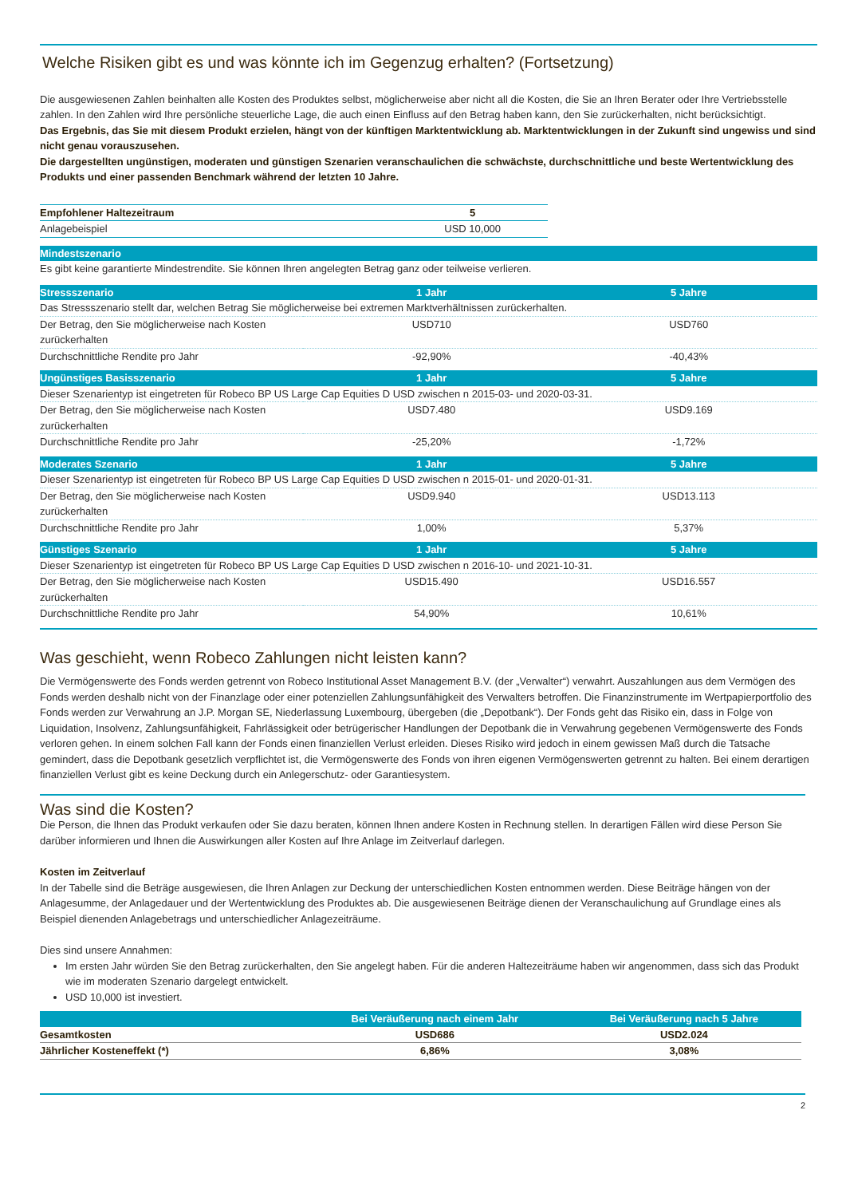Welche Risiken gibt es und was könnte ich im Gegenzug erhalten? (Fortsetzung)
Die ausgewiesenen Zahlen beinhalten alle Kosten des Produktes selbst, möglicherweise aber nicht all die Kosten, die Sie an Ihren Berater oder Ihre Vertriebsstelle zahlen. In den Zahlen wird Ihre persönliche steuerliche Lage, die auch einen Einfluss auf den Betrag haben kann, den Sie zurückerhalten, nicht berücksichtigt.
Das Ergebnis, das Sie mit diesem Produkt erzielen, hängt von der künftigen Marktentwicklung ab. Marktentwicklungen in der Zukunft sind ungewiss und sind nicht genau vorauszusehen.
Die dargestellten ungünstigen, moderaten und günstigen Szenarien veranschaulichen die schwächste, durchschnittliche und beste Wertentwicklung des Produkts und einer passenden Benchmark während der letzten 10 Jahre.
| Empfohlener Haltezeitraum | 5 |
| Anlagebeispiel | USD 10,000 |
| Mindestszenario | | |
| --- | --- | --- |
| Es gibt keine garantierte Mindestrendite. Sie können Ihren angelegten Betrag ganz oder teilweise verlieren. | | |
| Stressszenario | 1 Jahr | 5 Jahre |
| Das Stressszenario stellt dar, welchen Betrag Sie möglicherweise bei extremen Marktverhältnissen zurückerhalten. | | |
| Der Betrag, den Sie möglicherweise nach Kosten zurückerhalten | USD710 | USD760 |
| Durchschnittliche Rendite pro Jahr | -92,90% | -40,43% |
| Ungünstiges Basisszenario | 1 Jahr | 5 Jahre |
| Dieser Szenarientyp ist eingetreten für Robeco BP US Large Cap Equities D USD zwischen n 2015-03- und 2020-03-31. | | |
| Der Betrag, den Sie möglicherweise nach Kosten zurückerhalten | USD7.480 | USD9.169 |
| Durchschnittliche Rendite pro Jahr | -25,20% | -1,72% |
| Moderates Szenario | 1 Jahr | 5 Jahre |
| Dieser Szenarientyp ist eingetreten für Robeco BP US Large Cap Equities D USD zwischen n 2015-01- und 2020-01-31. | | |
| Der Betrag, den Sie möglicherweise nach Kosten zurückerhalten | USD9.940 | USD13.113 |
| Durchschnittliche Rendite pro Jahr | 1,00% | 5,37% |
| Günstiges Szenario | 1 Jahr | 5 Jahre |
| Dieser Szenarientyp ist eingetreten für Robeco BP US Large Cap Equities D USD zwischen n 2016-10- und 2021-10-31. | | |
| Der Betrag, den Sie möglicherweise nach Kosten zurückerhalten | USD15.490 | USD16.557 |
| Durchschnittliche Rendite pro Jahr | 54,90% | 10,61% |
Was geschieht, wenn Robeco Zahlungen nicht leisten kann?
Die Vermögenswerte des Fonds werden getrennt von Robeco Institutional Asset Management B.V. (der „Verwalter“) verwahrt. Auszahlungen aus dem Vermögen des Fonds werden deshalb nicht von der Finanzlage oder einer potenziellen Zahlungsunfähigkeit des Verwalters betroffen. Die Finanzinstrumente im Wertpapierportfolio des Fonds werden zur Verwahrung an J.P. Morgan SE, Niederlassung Luxembourg, übergeben (die „Depotbank“). Der Fonds geht das Risiko ein, dass in Folge von Liquidation, Insolvenz, Zahlungsunfähigkeit, Fahrlässigkeit oder betrügerischer Handlungen der Depotbank die in Verwahrung gegebenen Vermögenswerte des Fonds verloren gehen. In einem solchen Fall kann der Fonds einen finanziellen Verlust erleiden. Dieses Risiko wird jedoch in einem gewissen Maß durch die Tatsache gemindert, dass die Depotbank gesetzlich verpflichtet ist, die Vermögenswerte des Fonds von ihren eigenen Vermögenswerten getrennt zu halten. Bei einem derartigen finanziellen Verlust gibt es keine Deckung durch ein Anlegerschutz- oder Garantiesystem.
Was sind die Kosten?
Die Person, die Ihnen das Produkt verkaufen oder Sie dazu beraten, können Ihnen andere Kosten in Rechnung stellen. In derartigen Fällen wird diese Person Sie darüber informieren und Ihnen die Auswirkungen aller Kosten auf Ihre Anlage im Zeitverlauf darlegen.
Kosten im Zeitverlauf
In der Tabelle sind die Beträge ausgewiesen, die Ihren Anlagen zur Deckung der unterschiedlichen Kosten entnommen werden. Diese Beiträge hängen von der Anlagesumme, der Anlagedauer und der Wertentwicklung des Produktes ab. Die ausgewiesenen Beiträge dienen der Veranschaulichung auf Grundlage eines als Beispiel dienenden Anlagebetrags und unterschiedlicher Anlagezeiträume.
Dies sind unsere Annahmen:
Im ersten Jahr würden Sie den Betrag zurückerhalten, den Sie angelegt haben. Für die anderen Haltezeiträume haben wir angenommen, dass sich das Produkt wie im moderaten Szenario dargelegt entwickelt.
USD 10,000 ist investiert.
| | Bei Veräußerung nach einem Jahr | Bei Veräußerung nach 5 Jahre |
| --- | --- | --- |
| Gesamtkosten | USD686 | USD2.024 |
| Jährlicher Kosteneffekt (*) | 6,86% | 3,08% |
2